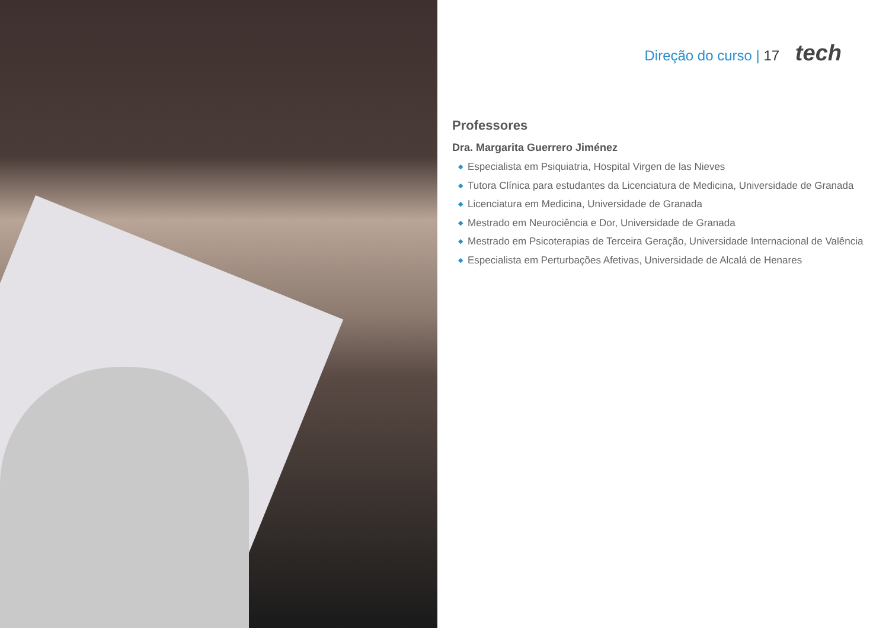Direção do curso | 17 tech
Professores
Dra. Margarita Guerrero Jiménez
◆ Especialista em Psiquiatria, Hospital Virgen de las Nieves
◆ Tutora Clínica para estudantes da Licenciatura de Medicina, Universidade de Granada
◆ Licenciatura em Medicina, Universidade de Granada
◆ Mestrado em Neurociência e Dor, Universidade de Granada
◆ Mestrado em Psicoterapias de Terceira Geração, Universidade Internacional de Valência
◆ Especialista em Perturbações Afetivas, Universidade de Alcalá de Henares